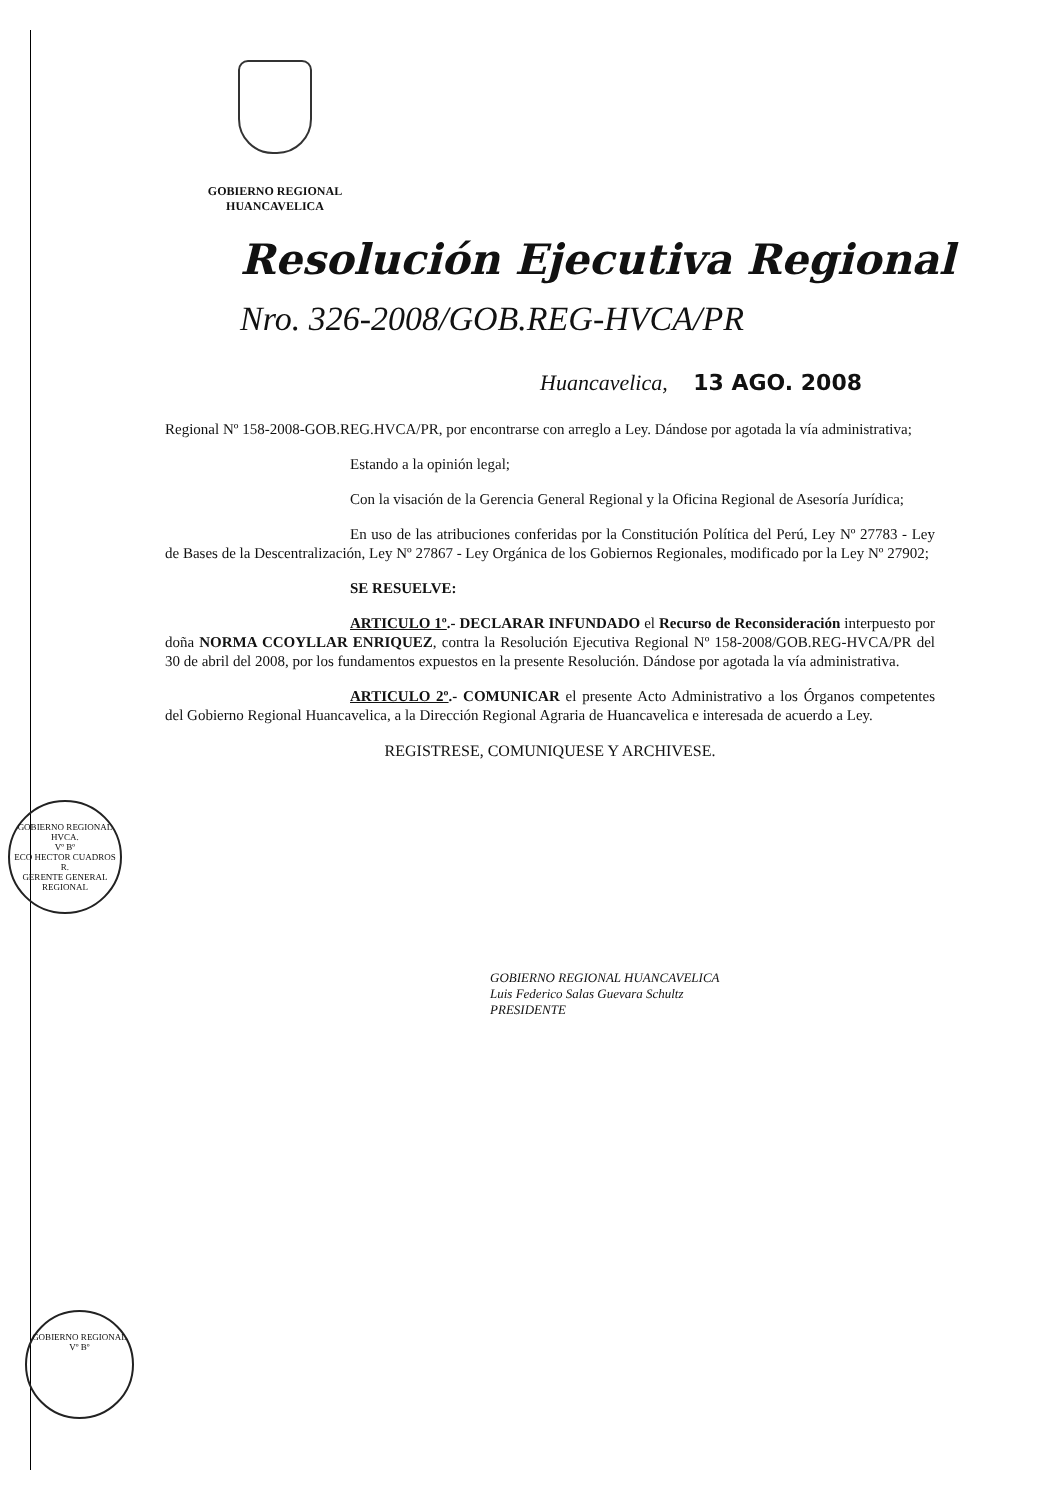GOBIERNO REGIONAL
HUANCAVELICA
Resolución Ejecutiva Regional
Nro. 326-2008/GOB.REG-HVCA/PR
Huancavelica, 13 AGO. 2008
Regional Nº 158-2008-GOB.REG.HVCA/PR, por encontrarse con arreglo a Ley. Dándose por agotada la vía administrativa;
Estando a la opinión legal;
Con la visación de la Gerencia General Regional y la Oficina Regional de Asesoría Jurídica;
En uso de las atribuciones conferidas por la Constitución Política del Perú, Ley Nº 27783 - Ley de Bases de la Descentralización, Ley Nº 27867 - Ley Orgánica de los Gobiernos Regionales, modificado por la Ley Nº 27902;
SE RESUELVE:
ARTICULO 1º.- DECLARAR INFUNDADO el Recurso de Reconsideración interpuesto por doña NORMA CCOYLLAR ENRIQUEZ, contra la Resolución Ejecutiva Regional Nº 158-2008/GOB.REG-HVCA/PR del 30 de abril del 2008, por los fundamentos expuestos en la presente Resolución. Dándose por agotada la vía administrativa.
ARTICULO 2º.- COMUNICAR el presente Acto Administrativo a los Órganos competentes del Gobierno Regional Huancavelica, a la Dirección Regional Agraria de Huancavelica e interesada de acuerdo a Ley.
REGISTRESE, COMUNIQUESE Y ARCHIVESE.
GOBIERNO REGIONAL HUANCAVELICA
Luis Federico Salas Guevara Schultz
PRESIDENTE
GOBIERNO REGIONAL HVCA.
Vº Bº
ECO HECTOR CUADROS R.
GERENTE GENERAL REGIONAL
GOBIERNO REGIONAL
Vº Bº